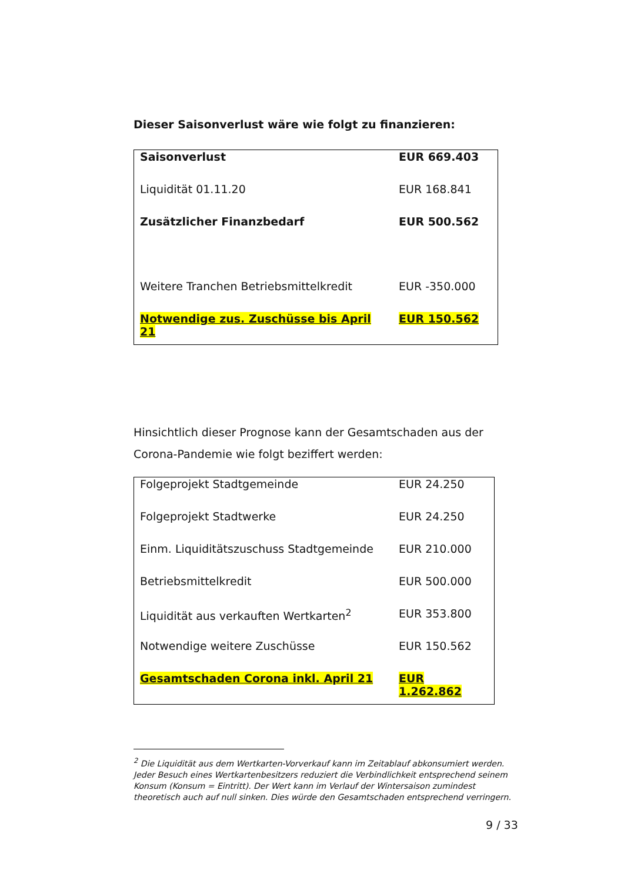Dieser Saisonverlust wäre wie folgt zu finanzieren:
| Saisonverlust | EUR 669.403 |
| Liquidität 01.11.20 | EUR 168.841 |
| Zusätzlicher Finanzbedarf | EUR 500.562 |
| Weitere Tranchen Betriebsmittelkredit | EUR -350.000 |
| Notwendige zus. Zuschüsse bis April 21 | EUR 150.562 |
Hinsichtlich dieser Prognose kann der Gesamtschaden aus der Corona-Pandemie wie folgt beziffert werden:
| Folgeprojekt Stadtgemeinde | EUR 24.250 |
| Folgeprojekt Stadtwerke | EUR 24.250 |
| Einm. Liquiditätszuschuss Stadtgemeinde | EUR 210.000 |
| Betriebsmittelkredit | EUR 500.000 |
| Liquidität aus verkauften Wertkarten<sup>2</sup> | EUR 353.800 |
| Notwendige weitere Zuschüsse | EUR 150.562 |
| Gesamtschaden Corona inkl. April 21 | EUR 1.262.862 |
<sup>2</sup> Die Liquidität aus dem Wertkarten-Vorverkauf kann im Zeitablauf abkonsumiert werden. Jeder Besuch eines Wertkartenbesitzers reduziert die Verbindlichkeit entsprechend seinem Konsum (Konsum = Eintritt). Der Wert kann im Verlauf der Wintersaison zumindest theoretisch auch auf null sinken. Dies würde den Gesamtschaden entsprechend verringern.
9 / 33